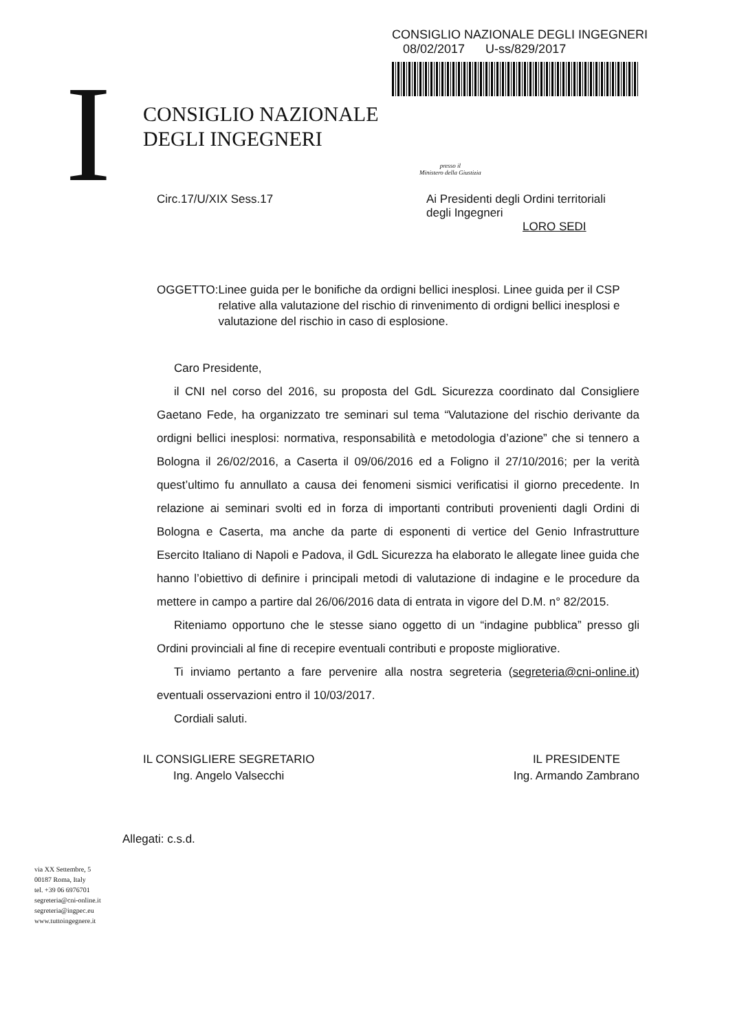CONSIGLIO NAZIONALE DEGLI INGEGNERI
08/02/2017 U-ss/829/2017
I
CONSIGLIO NAZIONALE
DEGLI INGEGNERI
presso il
Ministero della Giustizia
Circ.17/U/XIX Sess.17 Ai Presidenti degli Ordini territoriali
degli Ingegneri
LORO SEDI
OGGETTO: Linee guida per le bonifiche da ordigni bellici inesplosi. Linee guida per il CSP relative alla valutazione del rischio di rinvenimento di ordigni bellici inesplosi e valutazione del rischio in caso di esplosione.
Caro Presidente,
il CNI nel corso del 2016, su proposta del GdL Sicurezza coordinato dal Consigliere Gaetano Fede, ha organizzato tre seminari sul tema “Valutazione del rischio derivante da ordigni bellici inesplosi: normativa, responsabilità e metodologia d’azione” che si tennero a Bologna il 26/02/2016, a Caserta il 09/06/2016 ed a Foligno il 27/10/2016; per la verità quest’ultimo fu annullato a causa dei fenomeni sismici verificatisi il giorno precedente. In relazione ai seminari svolti ed in forza di importanti contributi provenienti dagli Ordini di Bologna e Caserta, ma anche da parte di esponenti di vertice del Genio Infrastrutture Esercito Italiano di Napoli e Padova, il GdL Sicurezza ha elaborato le allegate linee guida che hanno l’obiettivo di definire i principali metodi di valutazione di indagine e le procedure da mettere in campo a partire dal 26/06/2016 data di entrata in vigore del D.M. n° 82/2015.
Riteniamo opportuno che le stesse siano oggetto di un “indagine pubblica” presso gli Ordini provinciali al fine di recepire eventuali contributi e proposte migliorative.
Ti inviamo pertanto a fare pervenire alla nostra segreteria (segreteria@cni-online.it) eventuali osservazioni entro il 10/03/2017.
Cordiali saluti.
IL CONSIGLIERE SEGRETARIO
Ing. Angelo Valsecchi
IL PRESIDENTE
Ing. Armando Zambrano
Allegati: c.s.d.
via XX Settembre, 5
00187 Roma, Italy
tel. +39 06 6976701
segreteria@cni-online.it
segreteria@ingpec.eu
www.tuttoingegnere.it